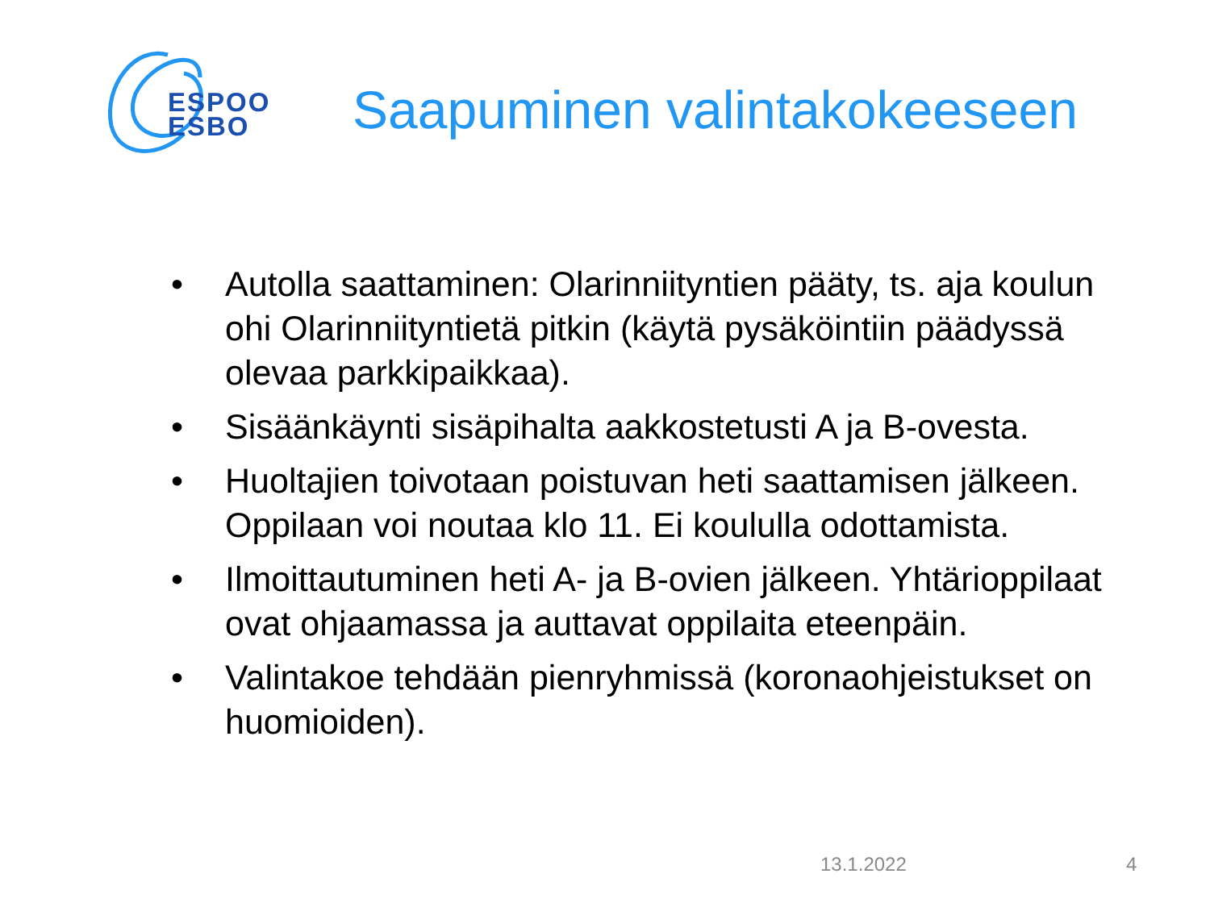ESPOO
ESBO
Saapuminen valintakokeeseen
• Autolla saattaminen: Olarinniityntien pääty, ts. aja koulun ohi Olarinniityntietä pitkin (käytä pysäköintiin päädyssä olevaa parkkipaikkaa).
• Sisäänkäynti sisäpihalta aakkostetusti A ja B-ovesta.
• Huoltajien toivotaan poistuvan heti saattamisen jälkeen. Oppilaan voi noutaa klo 11. Ei koululla odottamista.
• Ilmoittautuminen heti A- ja B-ovien jälkeen. Yhtärioppilaat ovat ohjaamassa ja auttavat oppilaita eteenpäin.
• Valintakoe tehdään pienryhmissä (koronaohjeistukset on huomioiden).
13.1.2022 4